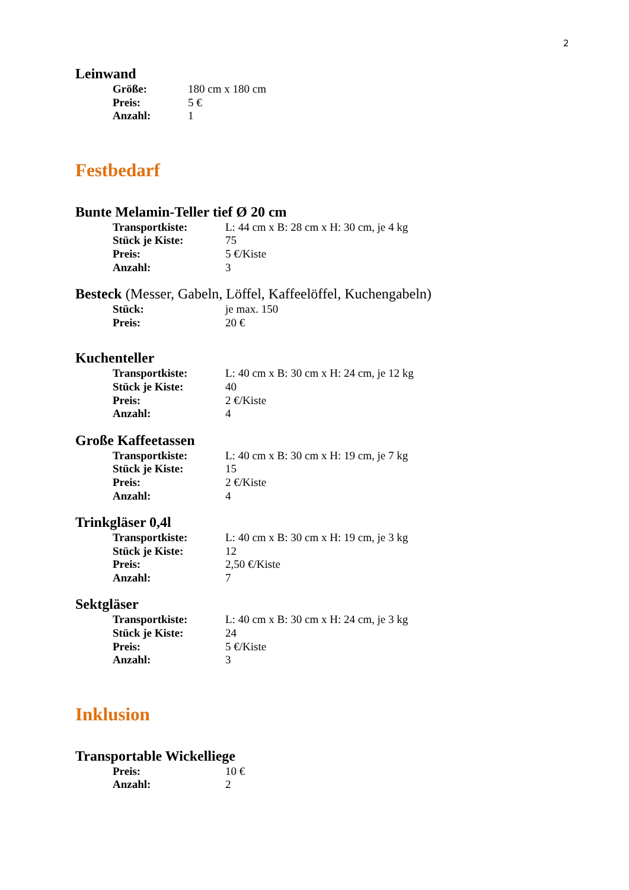2
Leinwand
Größe: 180 cm x 180 cm
Preis: 5 €
Anzahl: 1
Festbedarf
Bunte Melamin-Teller tief Ø 20 cm
Transportkiste: L: 44 cm x B: 28 cm x H: 30 cm, je 4 kg
Stück je Kiste: 75
Preis: 5 €/Kiste
Anzahl: 3
Besteck (Messer, Gabeln, Löffel, Kaffeelöffel, Kuchengabeln)
Stück: je max. 150
Preis: 20 €
Kuchenteller
Transportkiste: L: 40 cm x B: 30 cm x H: 24 cm, je 12 kg
Stück je Kiste: 40
Preis: 2 €/Kiste
Anzahl: 4
Große Kaffeetassen
Transportkiste: L: 40 cm x B: 30 cm x H: 19 cm, je 7 kg
Stück je Kiste: 15
Preis: 2 €/Kiste
Anzahl: 4
Trinkgläser 0,4l
Transportkiste: L: 40 cm x B: 30 cm x H: 19 cm, je 3 kg
Stück je Kiste: 12
Preis: 2,50 €/Kiste
Anzahl: 7
Sektgläser
Transportkiste: L: 40 cm x B: 30 cm x H: 24 cm, je 3 kg
Stück je Kiste: 24
Preis: 5 €/Kiste
Anzahl: 3
Inklusion
Transportable Wickelliege
Preis: 10 €
Anzahl: 2